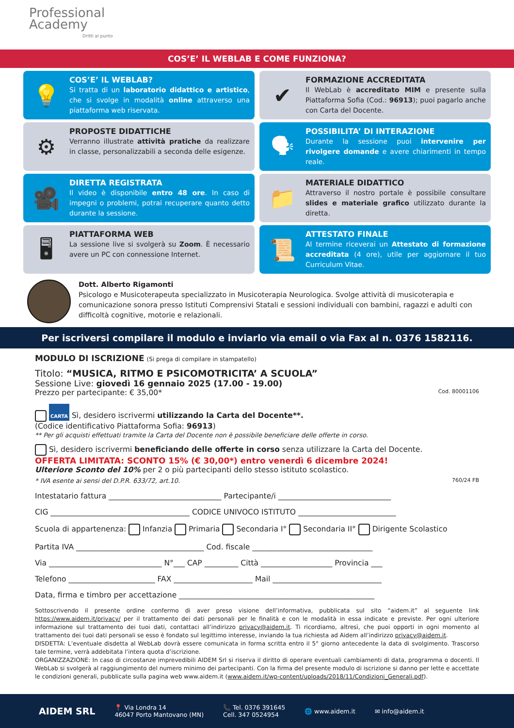Professional
Academy
Dritti al punto
COS’E’ IL WEBLAB E COME FUNZIONA?
💡
COS’E’ IL WEBLAB?
Si tratta di un laboratorio didattico e artistico, che si svolge in modalità online attraverso una piattaforma web riservata.
✔
FORMAZIONE ACCREDITATA
Il WebLab è accreditato MIM e presente sulla Piattaforma Sofia (Cod.: 96913); puoi pagarlo anche con Carta del Docente.
⚙
PROPOSTE DIDATTICHE
Verranno illustrate attività pratiche da realizzare in classe, personalizzabili a seconda delle esigenze.
🗣
POSSIBILITA’ DI INTERAZIONE
Durante la sessione puoi intervenire per rivolgere domande e avere chiarimenti in tempo reale.
🎥
DIRETTA REGISTRATA
Il video è disponibile entro 48 ore. In caso di impegni o problemi, potrai recuperare quanto detto durante la sessione.
📁
MATERIALE DIDATTICO
Attraverso il nostro portale è possibile consultare slides e materiale grafico utilizzato durante la diretta.
🖥
PIATTAFORMA WEB
La sessione live si svolgerà su Zoom. È necessario avere un PC con connessione Internet.
📜
ATTESTATO FINALE
Al termine riceverai un Attestato di formazione accreditata (4 ore), utile per aggiornare il tuo Curriculum Vitae.
Dott. Alberto Rigamonti
Psicologo e Musicoterapeuta specializzato in Musicoterapia Neurologica. Svolge attività di musicoterapia e comunicazione sonora presso Istituti Comprensivi Statali e sessioni individuali con bambini, ragazzi e adulti con difficoltà cognitive, motorie e relazionali.
Per iscriversi compilare il modulo e inviarlo via email o via Fax al n. 0376 1582116.
MODULO DI ISCRIZIONE (Si prega di compilare in stampatello)
Titolo: “MUSICA, RITMO E PSICOMOTRICITA’ A SCUOLA”
Sessione Live: giovedì 16 gennaio 2025 (17.00 - 19.00)
Prezzo per partecipante: € 35,00* Cod. 80001106
CARTA Sì, desidero iscrivermi utilizzando la Carta del Docente**.
(Codice identificativo Piattaforma Sofia: 96913)
** Per gli acquisti effettuati tramite la Carta del Docente non è possibile beneficiare delle offerte in corso.
Sì, desidero iscrivermi beneficiando delle offerte in corso senza utilizzare la Carta del Docente.
OFFERTA LIMITATA: SCONTO 15% (€ 30,00*) entro venerdì 6 dicembre 2024!
Ulteriore Sconto del 10% per 2 o più partecipanti dello stesso istituto scolastico.
* IVA esente ai sensi del D.P.R. 633/72, art.10. 760/24 FB
Intestatario fattura ______________________________ Partecipante/i ______________________________
CIG _____________________________________ CODICE UNIVOCO ISTITUTO __________________________
Scuola di appartenenza: Infanzia Primaria Secondaria I° Secondaria II° Dirigente Scolastico
Partita IVA __________________________________ Cod. fiscale ________________________________
Via ______________________________ N°___ CAP _________ Città ___________________ Provincia ___
Telefono _______________________ FAX _____________________ Mail _____________________________
Data, firma e timbro per accettazione ____________________________________________________
Sottoscrivendo il presente ordine confermo di aver preso visione dell’informativa, pubblicata sul sito “aidem.it” al seguente link https://www.aidem.it/privacy/ per il trattamento dei dati personali per le finalità e con le modalità in essa indicate e previste. Per ogni ulteriore informazione sul trattamento dei tuoi dati, contattaci all’indirizzo privacy@aidem.it. Ti ricordiamo, altresì, che puoi opporti in ogni momento al trattamento dei tuoi dati personali se esso è fondato sul legittimo interesse, inviando la tua richiesta ad Aidem all’indirizzo privacy@aidem.it.
DISDETTA: L’eventuale disdetta al WebLab dovrà essere comunicata in forma scritta entro il 5° giorno antecedente la data di svolgimento. Trascorso tale termine, verrà addebitata l’intera quota d’iscrizione.
ORGANIZZAZIONE: In caso di circostanze imprevedibili AIDEM Srl si riserva il diritto di operare eventuali cambiamenti di data, programma o docenti. Il WebLab si svolgerà al raggiungimento del numero minimo dei partecipanti. Con la firma del presente modulo di iscrizione si danno per lette e accettate le condizioni generali, pubblicate sulla pagina web www.aidem.it (www.aidem.it/wp-content/uploads/2018/11/Condizioni_Generali.pdf).
AIDEM SRL
📍 Via Londra 14
46047 Porto Mantovano (MN)
📞 Tel. 0376 391645
Cell. 347 0524954
🌐 www.aidem.it ✉ info@aidem.it